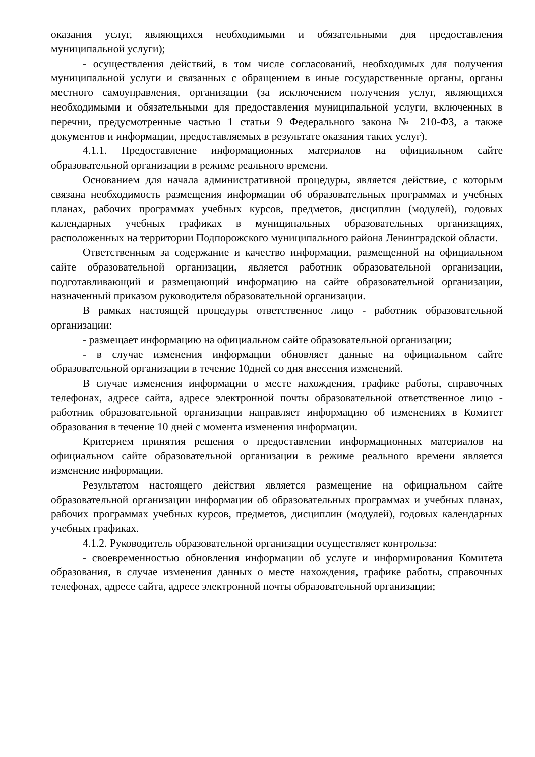оказания услуг, являющихся необходимыми и обязательными для предоставления муниципальной услуги);
- осуществления действий, в том числе согласований, необходимых для получения муниципальной услуги и связанных с обращением в иные государственные органы, органы местного самоуправления, организации (за исключением получения услуг, являющихся необходимыми и обязательными для предоставления муниципальной услуги, включенных в перечни, предусмотренные частью 1 статьи 9 Федерального закона № 210-ФЗ, а также документов и информации, предоставляемых в результате оказания таких услуг).
4.1.1. Предоставление информационных материалов на официальном сайте образовательной организации в режиме реального времени.
Основанием для начала административной процедуры, является действие, с которым связана необходимость размещения информации об образовательных программах и учебных планах, рабочих программах учебных курсов, предметов, дисциплин (модулей), годовых календарных учебных графиках в муниципальных образовательных организациях, расположенных на территории Подпорожского муниципального района Ленинградской области.
Ответственным за содержание и качество информации, размещенной на официальном сайте образовательной организации, является работник образовательной организации, подготавливающий и размещающий информацию на сайте образовательной организации, назначенный приказом руководителя образовательной организации.
В рамках настоящей процедуры ответственное лицо - работник образовательной организации:
- размещает информацию на официальном сайте образовательной организации;
- в случае изменения информации обновляет данные на официальном сайте образовательной организации в течение 10дней со дня внесения изменений.
В случае изменения информации о месте нахождения, графике работы, справочных телефонах, адресе сайта, адресе электронной почты образовательной ответственное лицо - работник образовательной организации направляет информацию об изменениях в Комитет образования в течение 10 дней с момента изменения информации.
Критерием принятия решения о предоставлении информационных материалов на официальном сайте образовательной организации в режиме реального времени является изменение информации.
Результатом настоящего действия является размещение на официальном сайте образовательной организации информации об образовательных программах и учебных планах, рабочих программах учебных курсов, предметов, дисциплин (модулей), годовых календарных учебных графиках.
4.1.2. Руководитель образовательной организации осуществляет контрольза:
- своевременностью обновления информации об услуге и информирования Комитета образования, в случае изменения данных о месте нахождения, графике работы, справочных телефонах, адресе сайта, адресе электронной почты образовательной организации;